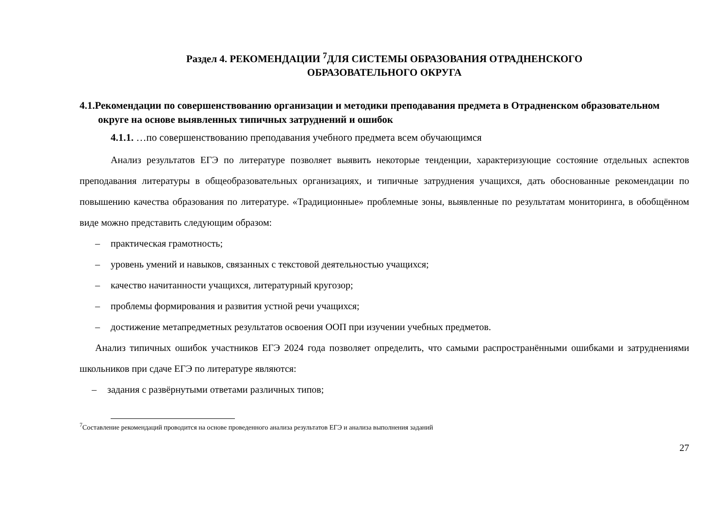Раздел 4. РЕКОМЕНДАЦИИ <sup>7</sup>ДЛЯ СИСТЕМЫ ОБРАЗОВАНИЯ ОТРАДНЕНСКОГО
ОБРАЗОВАТЕЛЬНОГО ОКРУГА
4.1.Рекомендации по совершенствованию организации и методики преподавания предмета в Отрадненском образовательном округе на основе выявленных типичных затруднений и ошибок
4.1.1. …по совершенствованию преподавания учебного предмета всем обучающимся
Анализ результатов ЕГЭ по литературе позволяет выявить некоторые тенденции, характеризующие состояние отдельных аспектов преподавания литературы в общеобразовательных организациях, и типичные затруднения учащихся, дать обоснованные рекомендации по повышению качества образования по литературе. «Традиционные» проблемные зоны, выявленные по результатам мониторинга, в обобщённом виде можно представить следующим образом:
– практическая грамотность;
– уровень умений и навыков, связанных с текстовой деятельностью учащихся;
– качество начитанности учащихся, литературный кругозор;
– проблемы формирования и развития устной речи учащихся;
– достижение метапредметных результатов освоения ООП при изучении учебных предметов.
Анализ типичных ошибок участников ЕГЭ 2024 года позволяет определить, что самыми распространёнными ошибками и затруднениями школьников при сдаче ЕГЭ по литературе являются:
– задания с развёрнутыми ответами различных типов;
<sup>7</sup> Составление рекомендаций проводится на основе проведенного анализа результатов ЕГЭ и анализа выполнения заданий
27